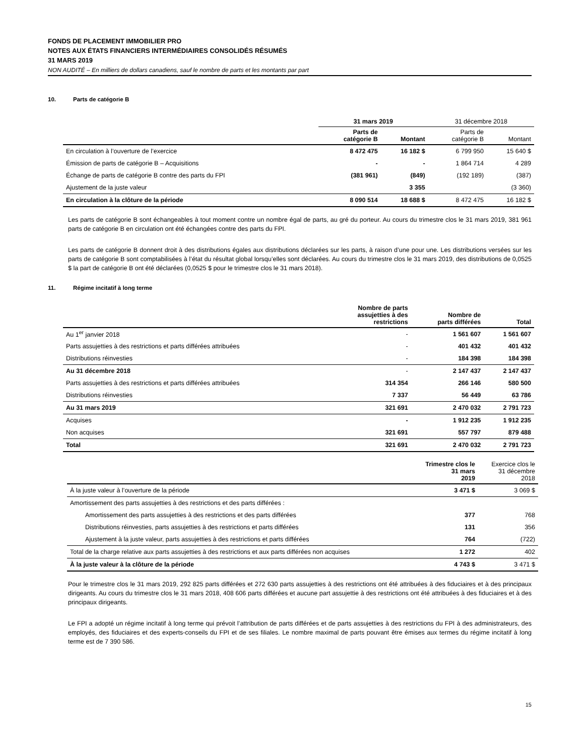FONDS DE PLACEMENT IMMOBILIER PRO
NOTES AUX ÉTATS FINANCIERS INTERMÉDIAIRES CONSOLIDÉS RÉSUMÉS
31 MARS 2019
NON AUDITÉ – En milliers de dollars canadiens, sauf le nombre de parts et les montants par part
10. Parts de catégorie B
| | 31 mars 2019 | | 31 décembre 2018 | |
| --- | --- | --- | --- | --- |
| | Parts de catégorie B | Montant | Parts de catégorie B | Montant |
| En circulation à l’ouverture de l’exercice | 8 472 475 | 16 182 $ | 6 799 950 | 15 640 $ |
| Émission de parts de catégorie B – Acquisitions | - | - | 1 864 714 | 4 289 |
| Échange de parts de catégorie B contre des parts du FPI | (381 961) | (849) | (192 189) | (387) |
| Ajustement de la juste valeur | | 3 355 | | (3 360) |
| En circulation à la clôture de la période | 8 090 514 | 18 688 $ | 8 472 475 | 16 182 $ |
Les parts de catégorie B sont échangeables à tout moment contre un nombre égal de parts, au gré du porteur. Au cours du trimestre clos le 31 mars 2019, 381 961 parts de catégorie B en circulation ont été échangées contre des parts du FPI.
Les parts de catégorie B donnent droit à des distributions égales aux distributions déclarées sur les parts, à raison d’une pour une. Les distributions versées sur les parts de catégorie B sont comptabilisées à l’état du résultat global lorsqu’elles sont déclarées. Au cours du trimestre clos le 31 mars 2019, des distributions de 0,0525 $ la part de catégorie B ont été déclarées (0,0525 $ pour le trimestre clos le 31 mars 2018).
11. Régime incitatif à long terme
| | Nombre de parts assujetties à des restrictions | Nombre de parts différées | Total |
| --- | --- | --- | --- |
| Au 1<sup>er</sup> janvier 2018 | - | 1 561 607 | 1 561 607 |
| Parts assujetties à des restrictions et parts différées attribuées | - | 401 432 | 401 432 |
| Distributions réinvesties | - | 184 398 | 184 398 |
| Au 31 décembre 2018 | - | 2 147 437 | 2 147 437 |
| Parts assujetties à des restrictions et parts différées attribuées | 314 354 | 266 146 | 580 500 |
| Distributions réinvesties | 7 337 | 56 449 | 63 786 |
| Au 31 mars 2019 | 321 691 | 2 470 032 | 2 791 723 |
| Acquises | - | 1 912 235 | 1 912 235 |
| Non acquises | 321 691 | 557 797 | 879 488 |
| Total | 321 691 | 2 470 032 | 2 791 723 |
| | Trimestre clos le 31 mars 2019 | Exercice clos le 31 décembre 2018 |
| --- | --- | --- |
| À la juste valeur à l’ouverture de la période | 3 471 $ | 3 069 $ |
| Amortissement des parts assujetties à des restrictions et des parts différées : | | |
| Amortissement des parts assujetties à des restrictions et des parts différées | 377 | 768 |
| Distributions réinvesties, parts assujetties à des restrictions et parts différées | 131 | 356 |
| Ajustement à la juste valeur, parts assujetties à des restrictions et parts différées | 764 | (722) |
| Total de la charge relative aux parts assujetties à des restrictions et aux parts différées non acquises | 1 272 | 402 |
| À la juste valeur à la clôture de la période | 4 743 $ | 3 471 $ |
Pour le trimestre clos le 31 mars 2019, 292 825 parts différées et 272 630 parts assujetties à des restrictions ont été attribuées à des fiduciaires et à des principaux dirigeants. Au cours du trimestre clos le 31 mars 2018, 408 606 parts différées et aucune part assujettie à des restrictions ont été attribuées à des fiduciaires et à des principaux dirigeants.
Le FPI a adopté un régime incitatif à long terme qui prévoit l’attribution de parts différées et de parts assujetties à des restrictions du FPI à des administrateurs, des employés, des fiduciaires et des experts-conseils du FPI et de ses filiales. Le nombre maximal de parts pouvant être émises aux termes du régime incitatif à long terme est de 7 390 586.
15